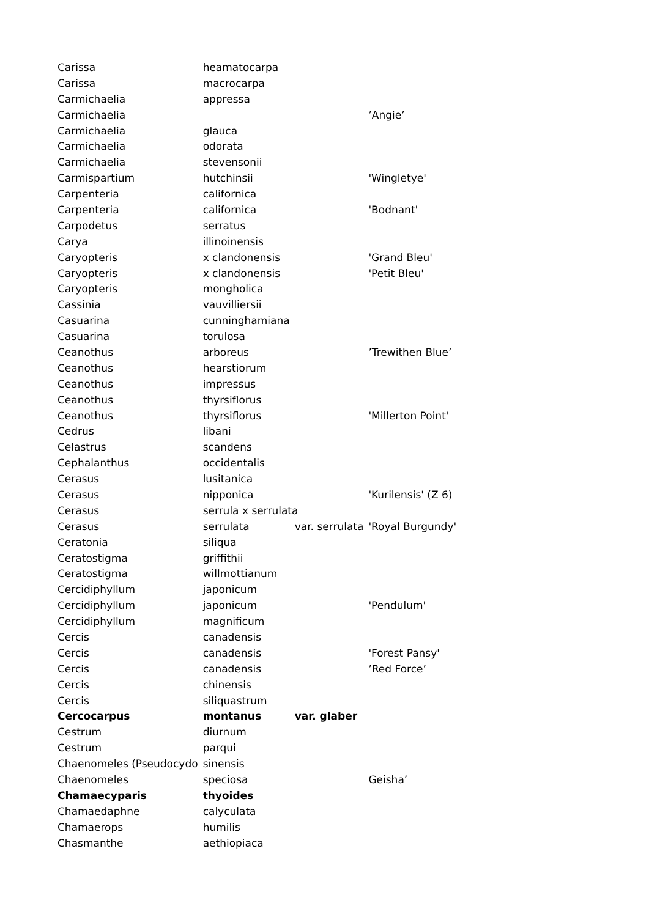| Carissa | heamatocarpa | | |
| Carissa | macrocarpa | | |
| Carmichaelia | appressa | | |
| Carmichaelia | | | ’Angie’ |
| Carmichaelia | glauca | | |
| Carmichaelia | odorata | | |
| Carmichaelia | stevensonii | | |
| Carmispartium | hutchinsii | | 'Wingletye' |
| Carpenteria | californica | | |
| Carpenteria | californica | | 'Bodnant' |
| Carpodetus | serratus | | |
| Carya | illinoinensis | | |
| Caryopteris | x clandonensis | | 'Grand Bleu' |
| Caryopteris | x clandonensis | | 'Petit Bleu' |
| Caryopteris | mongholica | | |
| Cassinia | vauvilliersii | | |
| Casuarina | cunninghamiana | | |
| Casuarina | torulosa | | |
| Ceanothus | arboreus | | ’Trewithen Blue’ |
| Ceanothus | hearstiorum | | |
| Ceanothus | impressus | | |
| Ceanothus | thyrsiflorus | | |
| Ceanothus | thyrsiflorus | | 'Millerton Point' |
| Cedrus | libani | | |
| Celastrus | scandens | | |
| Cephalanthus | occidentalis | | |
| Cerasus | lusitanica | | |
| Cerasus | nipponica | | 'Kurilensis' (Z 6) |
| Cerasus | serrula x serrulata | | |
| Cerasus | serrulata | var. serrulata | 'Royal Burgundy' |
| Ceratonia | siliqua | | |
| Ceratostigma | griffithii | | |
| Ceratostigma | willmottianum | | |
| Cercidiphyllum | japonicum | | |
| Cercidiphyllum | japonicum | | 'Pendulum' |
| Cercidiphyllum | magnificum | | |
| Cercis | canadensis | | |
| Cercis | canadensis | | 'Forest Pansy' |
| Cercis | canadensis | | ’Red Force’ |
| Cercis | chinensis | | |
| Cercis | siliquastrum | | |
| Cercocarpus | montanus | var. glaber | |
| Cestrum | diurnum | | |
| Cestrum | parqui | | |
| Chaenomeles (Pseudocydo | sinensis | | |
| Chaenomeles | speciosa | | Geisha’ |
| Chamaecyparis | thyoides | | |
| Chamaedaphne | calyculata | | |
| Chamaerops | humilis | | |
| Chasmanthe | aethiopiaca | | |